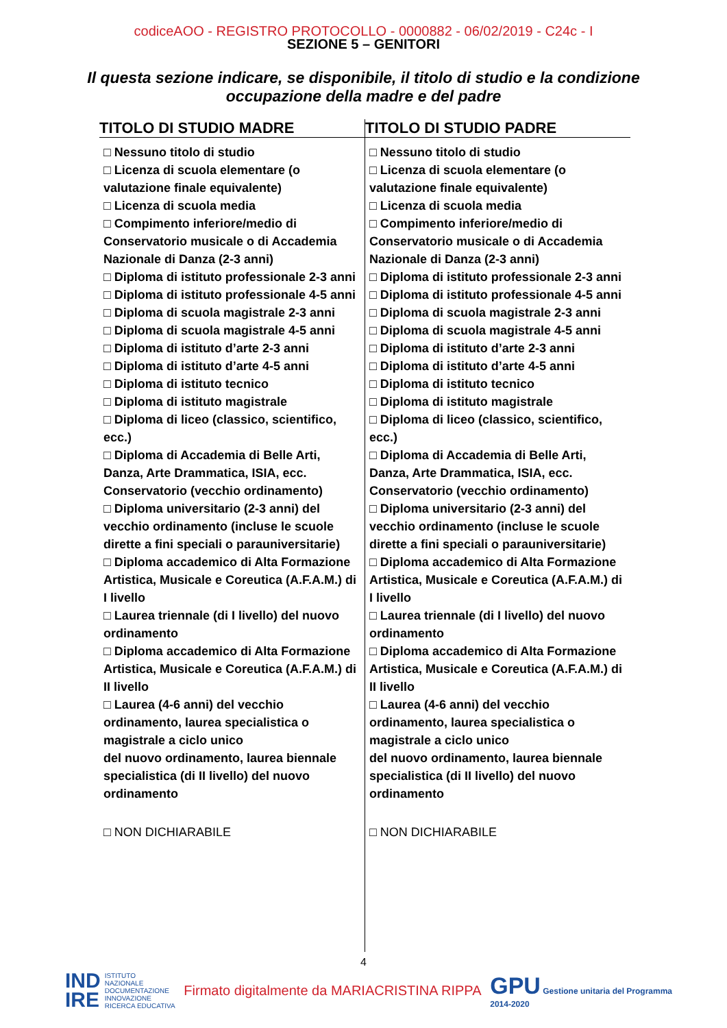codiceAOO - REGISTRO PROTOCOLLO - 0000882 - 06/02/2019 - C24c - I
SEZIONE 5 – GENITORI
Il questa sezione indicare, se disponibile, il titolo di studio e la condizione occupazione della madre e del padre
| TITOLO DI STUDIO MADRE | TITOLO DI STUDIO PADRE |
| --- | --- |
| □ Nessuno titolo di studio □ Licenza di scuola elementare (o valutazione finale equivalente) □ Licenza di scuola media □ Compimento inferiore/medio di Conservatorio musicale o di Accademia Nazionale di Danza (2-3 anni) □ Diploma di istituto professionale 2-3 anni □ Diploma di istituto professionale 4-5 anni □ Diploma di scuola magistrale 2-3 anni □ Diploma di scuola magistrale 4-5 anni □ Diploma di istituto d’arte 2-3 anni □ Diploma di istituto d’arte 4-5 anni □ Diploma di istituto tecnico □ Diploma di istituto magistrale □ Diploma di liceo (classico, scientifico, ecc.) □ Diploma di Accademia di Belle Arti, Danza, Arte Drammatica, ISIA, ecc. Conservatorio (vecchio ordinamento) □ Diploma universitario (2-3 anni) del vecchio ordinamento (incluse le scuole dirette a fini speciali o parauniversitarie) □ Diploma accademico di Alta Formazione Artistica, Musicale e Coreutica (A.F.A.M.) di I livello □ Laurea triennale (di I livello) del nuovo ordinamento □ Diploma accademico di Alta Formazione Artistica, Musicale e Coreutica (A.F.A.M.) di II livello □ Laurea (4-6 anni) del vecchio ordinamento, laurea specialistica o magistrale a ciclo unico del nuovo ordinamento, laurea biennale specialistica (di II livello) del nuovo ordinamento □ NON DICHIARABILE | □ Nessuno titolo di studio □ Licenza di scuola elementare (o valutazione finale equivalente) □ Licenza di scuola media □ Compimento inferiore/medio di Conservatorio musicale o di Accademia Nazionale di Danza (2-3 anni) □ Diploma di istituto professionale 2-3 anni □ Diploma di istituto professionale 4-5 anni □ Diploma di scuola magistrale 2-3 anni □ Diploma di scuola magistrale 4-5 anni □ Diploma di istituto d’arte 2-3 anni □ Diploma di istituto d’arte 4-5 anni □ Diploma di istituto tecnico □ Diploma di istituto magistrale □ Diploma di liceo (classico, scientifico, ecc.) □ Diploma di Accademia di Belle Arti, Danza, Arte Drammatica, ISIA, ecc. Conservatorio (vecchio ordinamento) □ Diploma universitario (2-3 anni) del vecchio ordinamento (incluse le scuole dirette a fini speciali o parauniversitarie) □ Diploma accademico di Alta Formazione Artistica, Musicale e Coreutica (A.F.A.M.) di I livello □ Laurea triennale (di I livello) del nuovo ordinamento □ Diploma accademico di Alta Formazione Artistica, Musicale e Coreutica (A.F.A.M.) di II livello □ Laurea (4-6 anni) del vecchio ordinamento, laurea specialistica o magistrale a ciclo unico del nuovo ordinamento, laurea biennale specialistica (di II livello) del nuovo ordinamento □ NON DICHIARABILE |
4
IND
IRE ISTITUTO
NAZIONALE
DOCUMENTAZIONE
INNOVAZIONE
RICERCA EDUCATIVA
Firmato digitalmente da MARIACRISTINA RIPPA
GPU Gestione unitaria del Programma
2014-2020